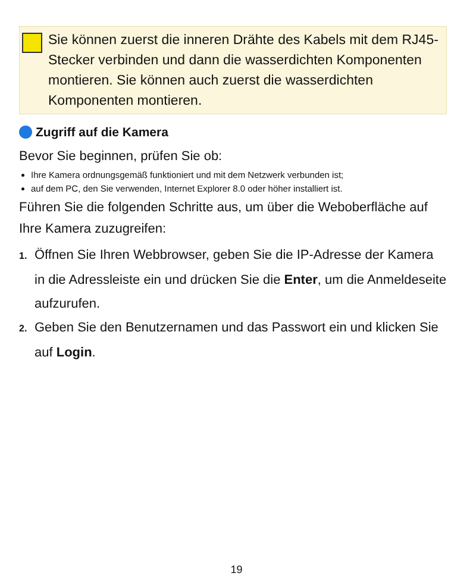Sie können zuerst die inneren Drähte des Kabels mit dem RJ45-Stecker verbinden und dann die wasserdichten Komponenten montieren. Sie können auch zuerst die wasserdichten Komponenten montieren.
Zugriff auf die Kamera
Bevor Sie beginnen, prüfen Sie ob:
Ihre Kamera ordnungsgemäß funktioniert und mit dem Netzwerk verbunden ist;
auf dem PC, den Sie verwenden, Internet Explorer 8.0 oder höher installiert ist.
Führen Sie die folgenden Schritte aus, um über die Weboberfläche auf Ihre Kamera zuzugreifen:
1. Öffnen Sie Ihren Webbrowser, geben Sie die IP-Adresse der Kamera in die Adressleiste ein und drücken Sie die Enter, um die Anmeldeseite aufzurufen.
2. Geben Sie den Benutzernamen und das Passwort ein und klicken Sie auf Login.
19